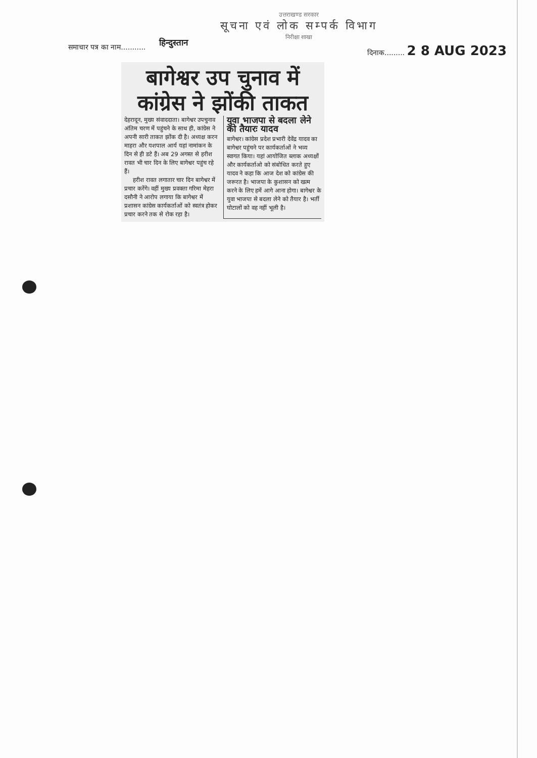उत्तराखण्ड सरकार
सूचना एवं लोक सम्पर्क विभाग
निरीक्षा शाखा
समाचार पत्र का नाम...........
हिन्दुस्तान
दिनाक......... 2 8 AUG 2023
बागेश्वर उप चुनाव में कांग्रेस ने झोंकी ताकत
देहरादून, मुख्य संवाददाता। बागेश्वर उपचुनाव अंतिम चरण में पहुंचने के साथ ही, कांग्रेस ने अपनी सारी ताकत झोंक दी है। अध्यक्ष करन माहरा और यशपाल आर्य यहां नामांकन के दिन से ही डटे हैं। अब 29 अगस्त से हरीश रावत भी चार दिन के लिए बागेश्वर पहुंच रहे हैं।
हरीश रावत लगातार चार दिन बागेश्वर में प्रचार करेंगे। वहीं मुख्य प्रवक्ता गरिमा मेहरा दसौनी ने आरोप लगाया कि बागेश्वर में प्रशासन कांग्रेस कार्यकर्ताओं को स्वतंत्र होकर प्रचार करने तक से रोक रहा है।
युवा भाजपा से बदला लेने को तैयारः यादव
बागेश्वर। कांग्रेस प्रदेश प्रभारी देवेंद्र यादव का बागेश्वर पहुंचने पर कार्यकर्ताओं ने भव्य स्वागत किया। यहां आयोजित ब्लाक अध्यक्षों और कार्यकर्ताओ को संबोधित करते हुए यादव ने कहा कि आज देश को कांग्रेस की जरूरत है। भाजपा के कुशासन को खत्म करने के लिए हमें आगे आना होगा। बागेश्वर के युवा भाजपा से बदला लेने को तैयार है। भर्ती घोटालों को वह नहीं भूली है।